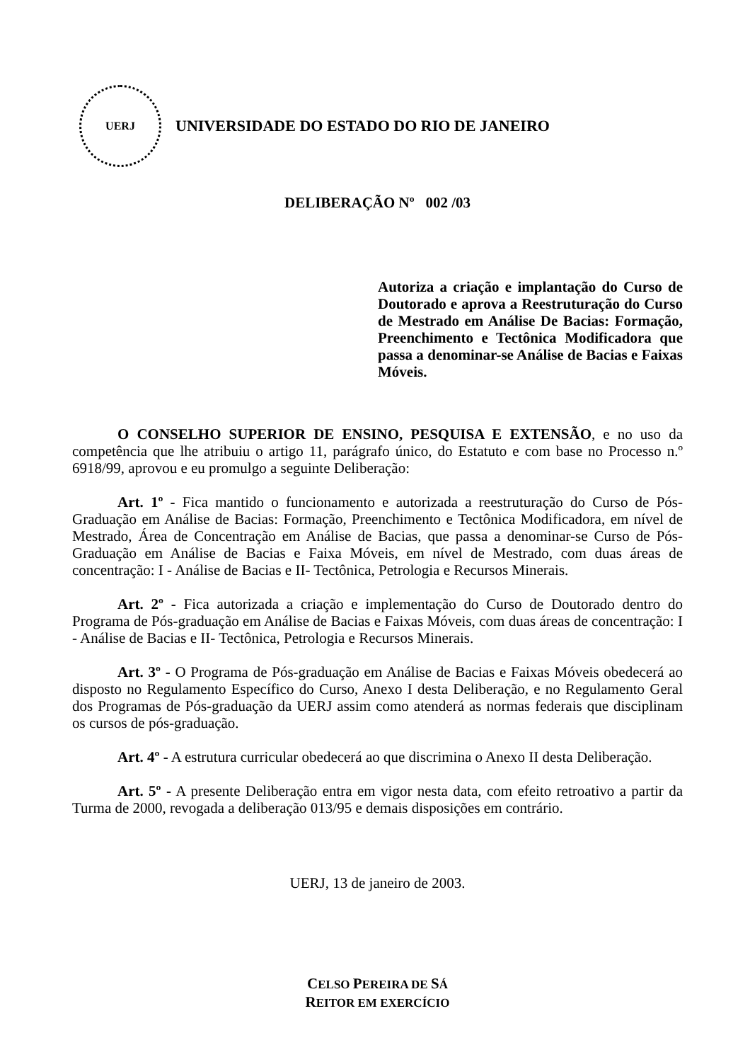UERJ
UNIVERSIDADE DO ESTADO DO RIO DE JANEIRO
DELIBERAÇÃO Nº 002 /03
Autoriza a criação e implantação do Curso de Doutorado e aprova a Reestruturação do Curso de Mestrado em Análise De Bacias: Formação, Preenchimento e Tectônica Modificadora que passa a denominar-se Análise de Bacias e Faixas Móveis.
O CONSELHO SUPERIOR DE ENSINO, PESQUISA E EXTENSÃO, e no uso da competência que lhe atribuiu o artigo 11, parágrafo único, do Estatuto e com base no Processo n.º 6918/99, aprovou e eu promulgo a seguinte Deliberação:
Art. 1º - Fica mantido o funcionamento e autorizada a reestruturação do Curso de Pós-Graduação em Análise de Bacias: Formação, Preenchimento e Tectônica Modificadora, em nível de Mestrado, Área de Concentração em Análise de Bacias, que passa a denominar-se Curso de Pós-Graduação em Análise de Bacias e Faixa Móveis, em nível de Mestrado, com duas áreas de concentração: I - Análise de Bacias e II- Tectônica, Petrologia e Recursos Minerais.
Art. 2º - Fica autorizada a criação e implementação do Curso de Doutorado dentro do Programa de Pós-graduação em Análise de Bacias e Faixas Móveis, com duas áreas de concentração: I - Análise de Bacias e II- Tectônica, Petrologia e Recursos Minerais.
Art. 3º - O Programa de Pós-graduação em Análise de Bacias e Faixas Móveis obedecerá ao disposto no Regulamento Específico do Curso, Anexo I desta Deliberação, e no Regulamento Geral dos Programas de Pós-graduação da UERJ assim como atenderá as normas federais que disciplinam os cursos de pós-graduação.
Art. 4º - A estrutura curricular obedecerá ao que discrimina o Anexo II desta Deliberação.
Art. 5º - A presente Deliberação entra em vigor nesta data, com efeito retroativo a partir da Turma de 2000, revogada a deliberação 013/95 e demais disposições em contrário.
UERJ, 13 de janeiro de 2003.
CELSO PEREIRA DE SÁ
REITOR EM EXERCÍCIO